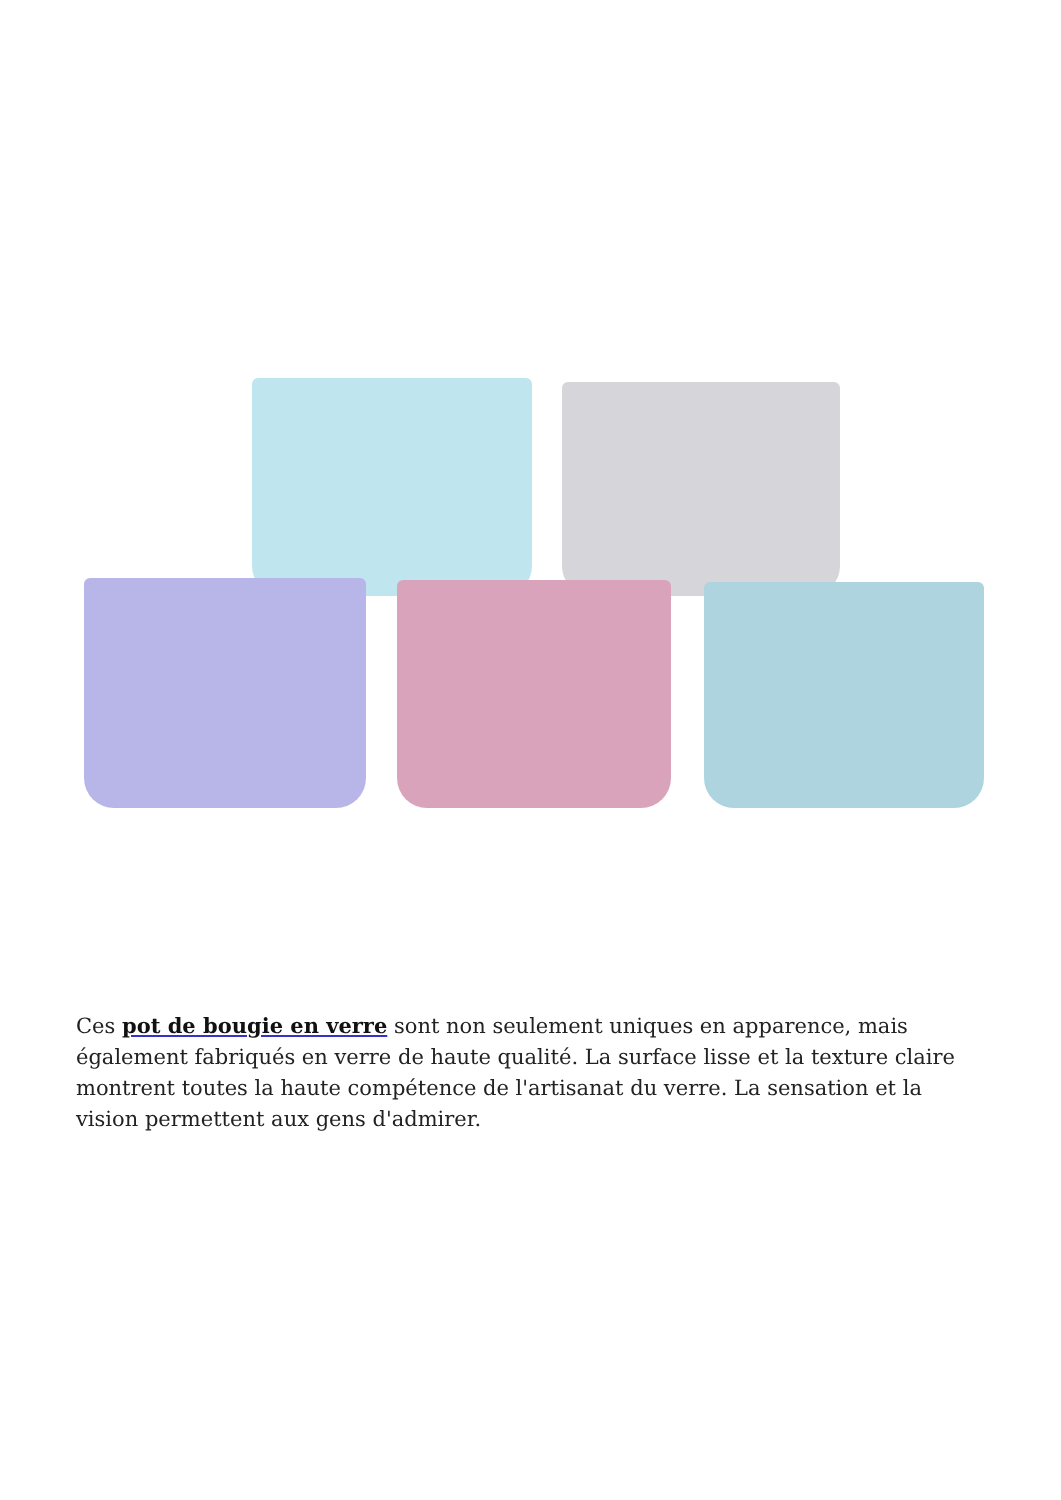Ces pot de bougie en verre sont non seulement uniques en apparence, mais également fabriqués en verre de haute qualité. La surface lisse et la texture claire montrent toutes la haute compétence de l'artisanat du verre. La sensation et la vision permettent aux gens d'admirer.